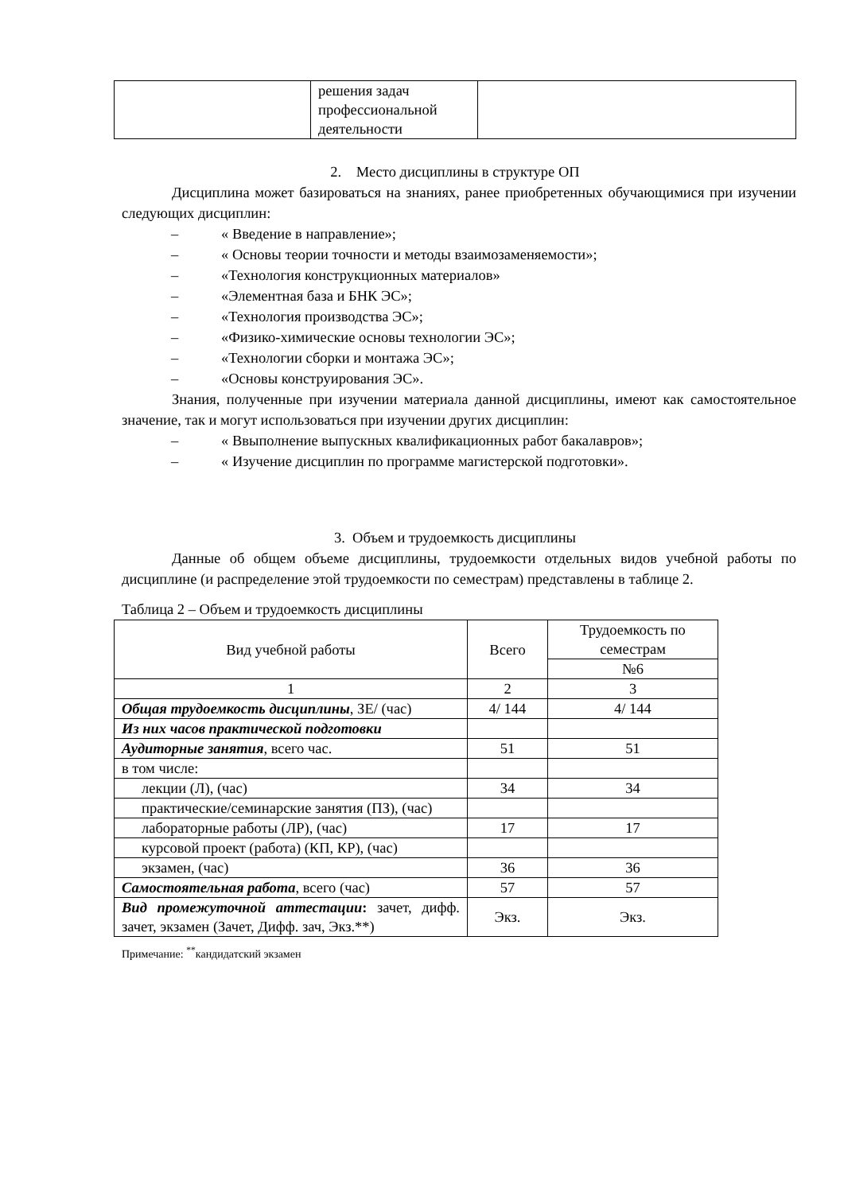| | решения задач профессиональной деятельности | |
2. Место дисциплины в структуре ОП
Дисциплина может базироваться на знаниях, ранее приобретенных обучающимися при изучении следующих дисциплин:
– « Введение в направление»;
– « Основы теории точности и методы взаимозаменяемости»;
– «Технология конструкционных материалов»
– «Элементная база и БНК ЭС»;
– «Технология производства ЭС»;
– «Физико-химические основы технологии ЭС»;
– «Технологии сборки и монтажа ЭС»;
– «Основы конструирования ЭС».
Знания, полученные при изучении материала данной дисциплины, имеют как самостоятельное значение, так и могут использоваться при изучении других дисциплин:
– « Ввыполнение выпускных квалификационных работ бакалавров»;
– « Изучение дисциплин по программе магистерской подготовки».
3. Объем и трудоемкость дисциплины
Данные об общем объеме дисциплины, трудоемкости отдельных видов учебной работы по дисциплине (и распределение этой трудоемкости по семестрам) представлены в таблице 2.
Таблица 2 – Объем и трудоемкость дисциплины
| Вид учебной работы | Всего | Трудоемкость по семестрам |
| | | №6 |
| 1 | 2 | 3 |
| Общая трудоемкость дисциплины , ЗЕ/ (час) | 4/ 144 | 4/ 144 |
| Из них часов практической подготовки | | |
| Аудиторные занятия , всего час. | 51 | 51 |
| в том числе: | | |
| лекции (Л), (час) | 34 | 34 |
| практические/семинарские занятия (ПЗ), (час) | | |
| лабораторные работы (ЛР), (час) | 17 | 17 |
| курсовой проект (работа) (КП, КР), (час) | | |
| экзамен, (час) | 36 | 36 |
| Самостоятельная работа , всего (час) | 57 | 57 |
| Вид промежуточной аттестации : зачет, дифф. зачет, экзамен (Зачет, Дифф. зач, Экз.**) | Экз. | Экз. |
Примечание: <sup>**</sup>кандидатский экзамен